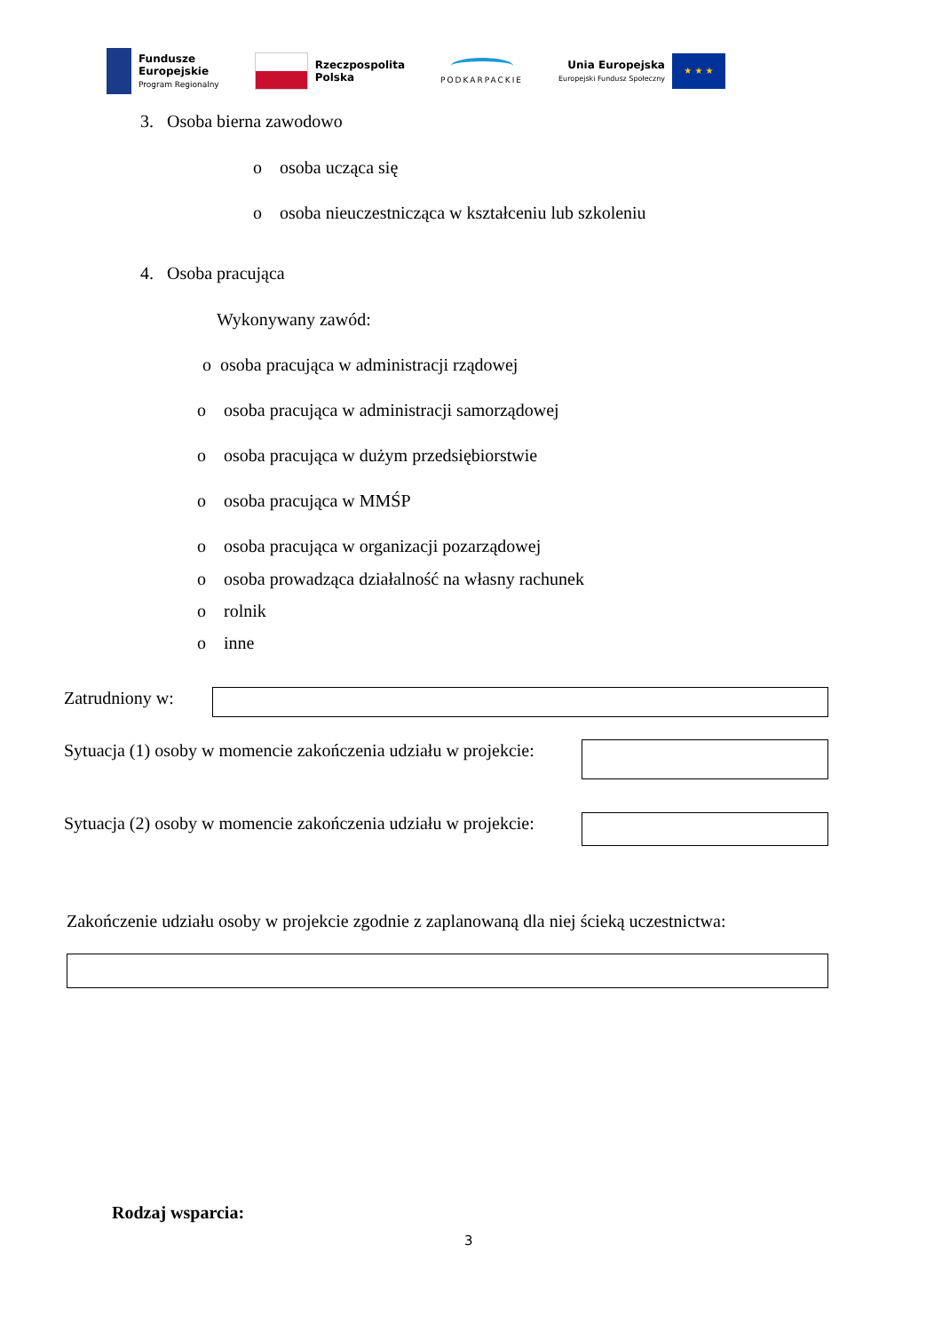Fundusze
Europejskie
Program Regionalny
Rzeczpospolita
Polska
PODKARPACKIE
Unia Europejska
Europejski Fundusz Społeczny
★ ★ ★
3. Osoba bierna zawodowo
o osoba ucząca się
o osoba nieuczestnicząca w kształceniu lub szkoleniu
4. Osoba pracująca
Wykonywany zawód:
o osoba pracująca w administracji rządowej
o osoba pracująca w administracji samorządowej
o osoba pracująca w dużym przedsiębiorstwie
o osoba pracująca w MMŚP
o osoba pracująca w organizacji pozarządowej
o osoba prowadząca działalność na własny rachunek
o rolnik
o inne
Zatrudniony w:
Sytuacja (1) osoby w momencie zakończenia udziału w projekcie:
Sytuacja (2) osoby w momencie zakończenia udziału w projekcie:
Zakończenie udziału osoby w projekcie zgodnie z zaplanowaną dla niej ścieką uczestnictwa:
Rodzaj wsparcia:
3